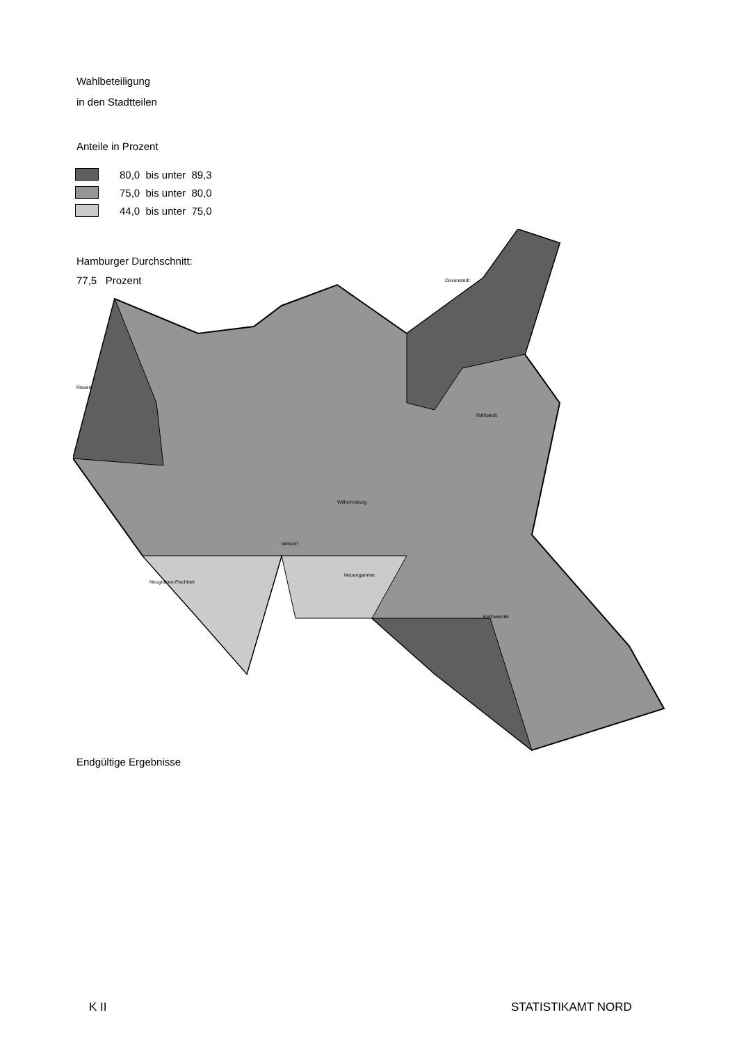Wahlbeteiligung
in den Stadtteilen
Anteile in Prozent
80,0 bis unter 89,3
75,0 bis unter 80,0
44,0 bis unter 75,0
Hamburger Durchschnitt:
77,5 Prozent
Duvenstedt
Rahlstedt
Wilhelmsburg
Kirchwerder
Rissen
Neugraben-Fischbek
Wilstorf
Neuengamme
Endgültige Ergebnisse
K II STATISTIKAMT NORD